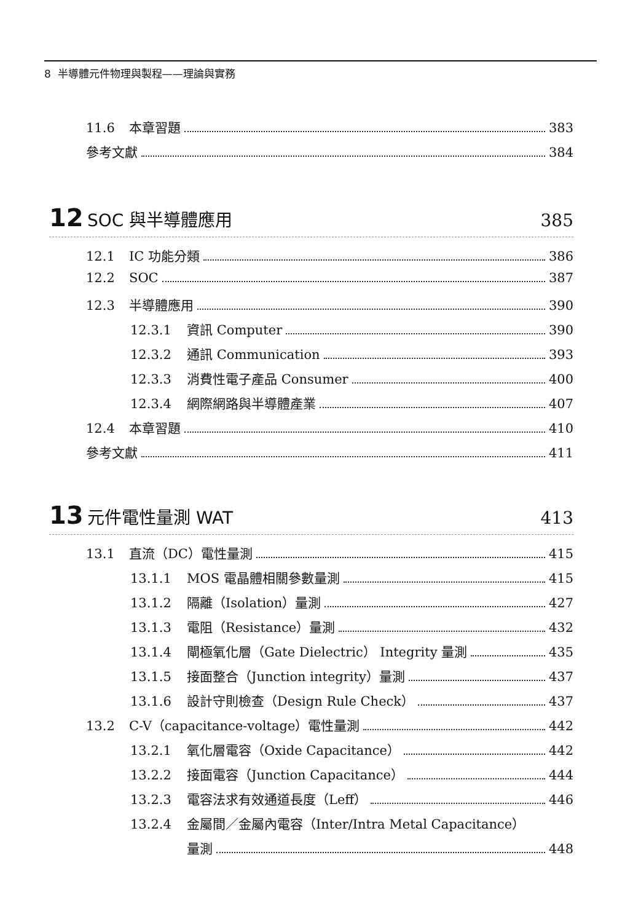8 半導體元件物理與製程——理論與實務
11.6 本章習題 383
參考文獻 384
12 SOC 與半導體應用 385
12.1 IC 功能分類 386
12.2 SOC 387
12.3 半導體應用 390
12.3.1 資訊 Computer 390
12.3.2 通訊 Communication 393
12.3.3 消費性電子產品 Consumer 400
12.3.4 網際網路與半導體產業 407
12.4 本章習題 410
參考文獻 411
13 元件電性量測 WAT 413
13.1 直流（DC）電性量測 415
13.1.1 MOS 電晶體相關參數量測 415
13.1.2 隔離（Isolation）量測 427
13.1.3 電阻（Resistance）量測 432
13.1.4 閘極氧化層（Gate Dielectric） Integrity 量測 435
13.1.5 接面整合（Junction integrity）量測 437
13.1.6 設計守則檢查（Design Rule Check） 437
13.2 C-V（capacitance-voltage）電性量測 442
13.2.1 氧化層電容（Oxide Capacitance） 442
13.2.2 接面電容（Junction Capacitance） 444
13.2.3 電容法求有效通道長度（Leff） 446
13.2.4 金屬間／金屬內電容（Inter/Intra Metal Capacitance）
量測 448